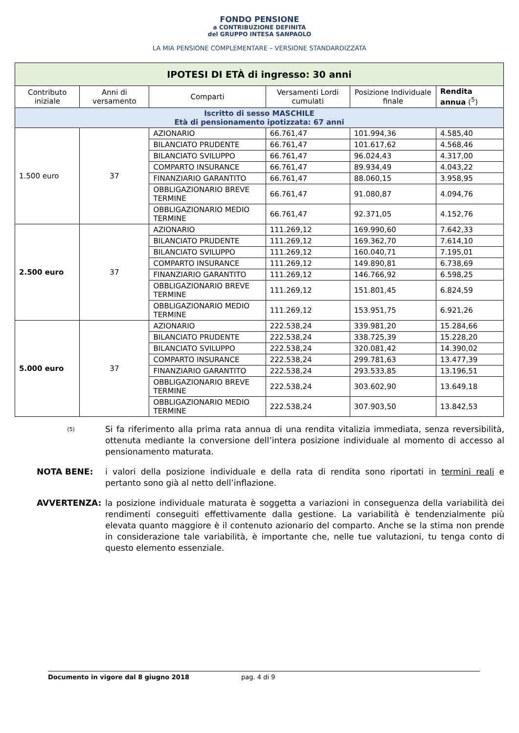FONDO PENSIONE
a CONTRIBUZIONE DEFINITA
del GRUPPO INTESA SANPAOLO
LA MIA PENSIONE COMPLEMENTARE – VERSIONE STANDARDIZZATA
| IPOTESI DI ETÀ di ingresso: 30 anni | | | | | |
| Contributo iniziale | Anni di versamento | Comparti | Versamenti Lordi cumulati | Posizione Individuale finale | Rendita annua (<sup>5</sup>) |
| Iscritto di sesso MASCHILE Età di pensionamento ipotizzata: 67 anni | | | | | |
| 1.500 euro | 37 | AZIONARIO | 66.761,47 | 101.994,36 | 4.585,40 |
| | | BILANCIATO PRUDENTE | 66.761,47 | 101.617,62 | 4.568,46 |
| | | BILANCIATO SVILUPPO | 66.761,47 | 96.024,43 | 4.317,00 |
| | | COMPARTO INSURANCE | 66.761,47 | 89.934,49 | 4.043,22 |
| | | FINANZIARIO GARANTITO | 66.761,47 | 88.060,15 | 3.958,95 |
| | | OBBLIGAZIONARIO BREVE TERMINE | 66.761,47 | 91.080,87 | 4.094,76 |
| | | OBBLIGAZIONARIO MEDIO TERMINE | 66.761,47 | 92.371,05 | 4.152,76 |
| 2.500 euro | 37 | AZIONARIO | 111.269,12 | 169.990,60 | 7.642,33 |
| | | BILANCIATO PRUDENTE | 111.269,12 | 169.362,70 | 7.614,10 |
| | | BILANCIATO SVILUPPO | 111.269,12 | 160.040,71 | 7.195,01 |
| | | COMPARTO INSURANCE | 111.269,12 | 149.890,81 | 6.738,69 |
| | | FINANZIARIO GARANTITO | 111.269,12 | 146.766,92 | 6.598,25 |
| | | OBBLIGAZIONARIO BREVE TERMINE | 111.269,12 | 151.801,45 | 6.824,59 |
| | | OBBLIGAZIONARIO MEDIO TERMINE | 111.269,12 | 153.951,75 | 6.921,26 |
| 5.000 euro | 37 | AZIONARIO | 222.538,24 | 339.981,20 | 15.284,66 |
| | | BILANCIATO PRUDENTE | 222.538,24 | 338.725,39 | 15.228,20 |
| | | BILANCIATO SVILUPPO | 222.538,24 | 320.081,42 | 14.390,02 |
| | | COMPARTO INSURANCE | 222.538,24 | 299.781,63 | 13.477,39 |
| | | FINANZIARIO GARANTITO | 222.538,24 | 293.533,85 | 13.196,51 |
| | | OBBLIGAZIONARIO BREVE TERMINE | 222.538,24 | 303.602,90 | 13.649,18 |
| | | OBBLIGAZIONARIO MEDIO TERMINE | 222.538,24 | 307.903,50 | 13.842,53 |
(5)
Si fa riferimento alla prima rata annua di una rendita vitalizia immediata, senza reversibilità, ottenuta mediante la conversione dell’intera posizione individuale al momento di accesso al pensionamento maturata.
NOTA BENE: i valori della posizione individuale e della rata di rendita sono riportati in termini reali e pertanto sono già al netto dell’inflazione.
AVVERTENZA: la posizione individuale maturata è soggetta a variazioni in conseguenza della variabilità dei rendimenti conseguiti effettivamente dalla gestione. La variabilità è tendenzialmente più elevata quanto maggiore è il contenuto azionario del comparto. Anche se la stima non prende in considerazione tale variabilità, è importante che, nelle tue valutazioni, tu tenga conto di questo elemento essenziale.
Documento in vigore dal 8 giugno 2018 pag. 4 di 9